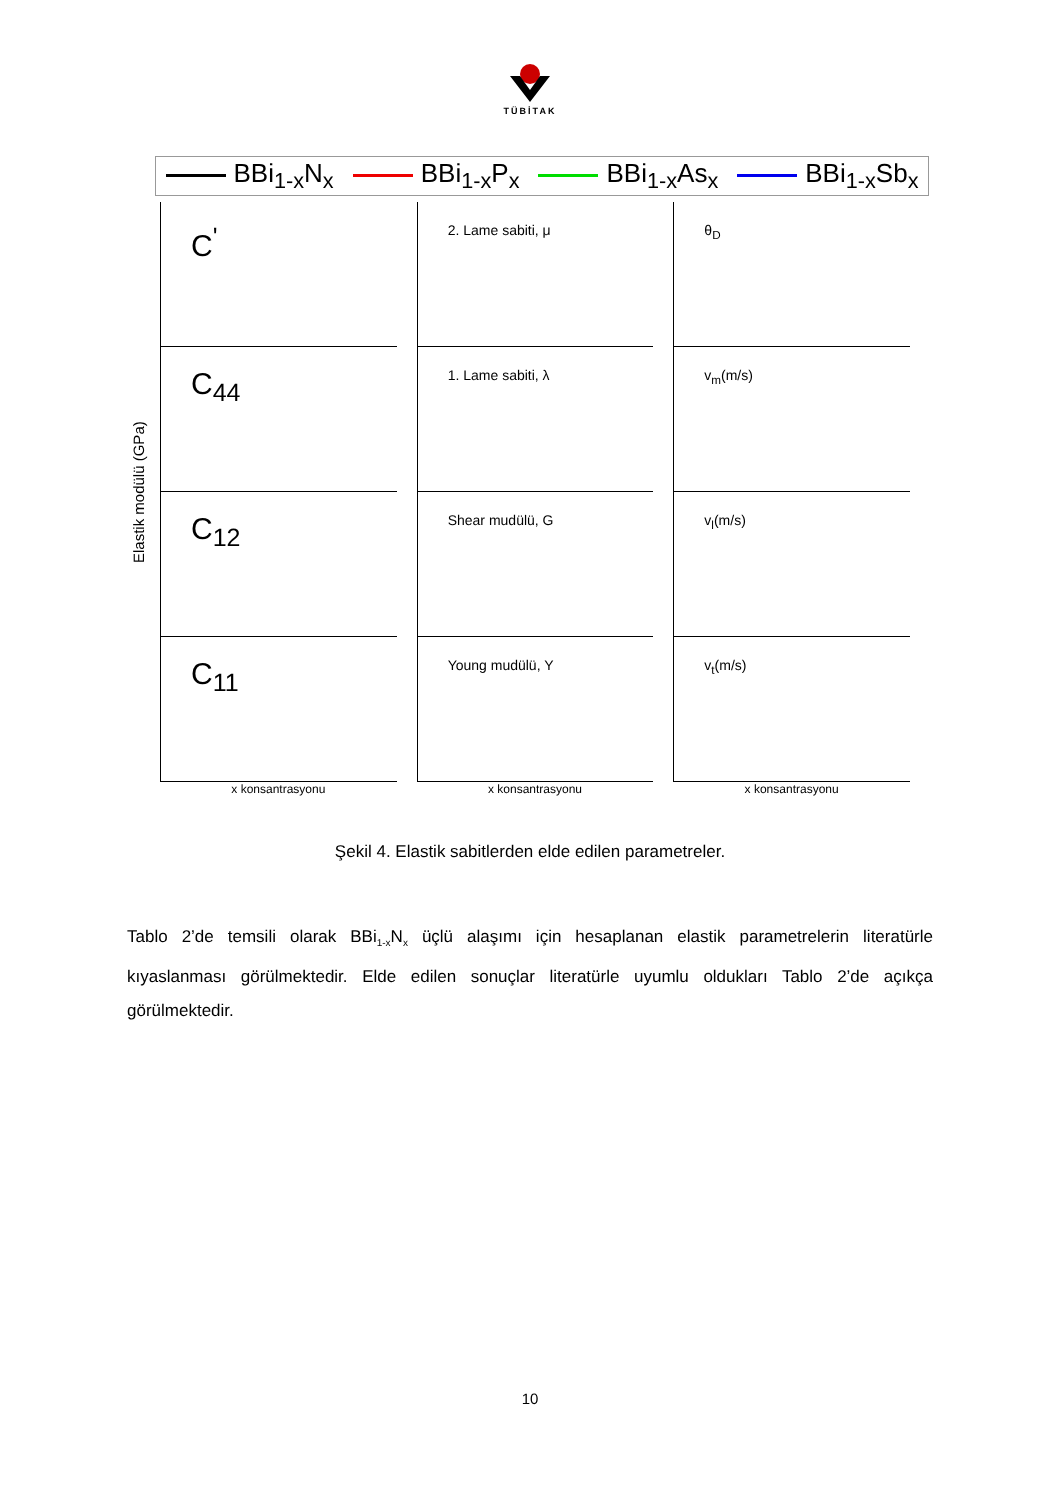TÜBİTAK
BBi<sub>1-x</sub>N<sub>x</sub> BBi<sub>1-x</sub>P<sub>x</sub> BBi<sub>1-x</sub>As<sub>x</sub> BBi<sub>1-x</sub>Sb<sub>x</sub>
Elastik modülü (GPa)
C<sup>'</sup>
2. Lame sabiti, μ
θ<sub>D</sub>
C<sub>44</sub>
1. Lame sabiti, λ
v<sub>m</sub>(m/s)
C<sub>12</sub>
Shear mudülü, G
v<sub>l</sub>(m/s)
C<sub>11</sub>
Young mudülü, Y
v<sub>t</sub>(m/s)
x konsantrasyonu x konsantrasyonu x konsantrasyonu
Şekil 4. Elastik sabitlerden elde edilen parametreler.
Tablo 2’de temsili olarak BBi<sub>1-x</sub>N<sub>x</sub> üçlü alaşımı için hesaplanan elastik parametrelerin literatürle kıyaslanması görülmektedir. Elde edilen sonuçlar literatürle uyumlu oldukları Tablo 2’de açıkça görülmektedir.
10